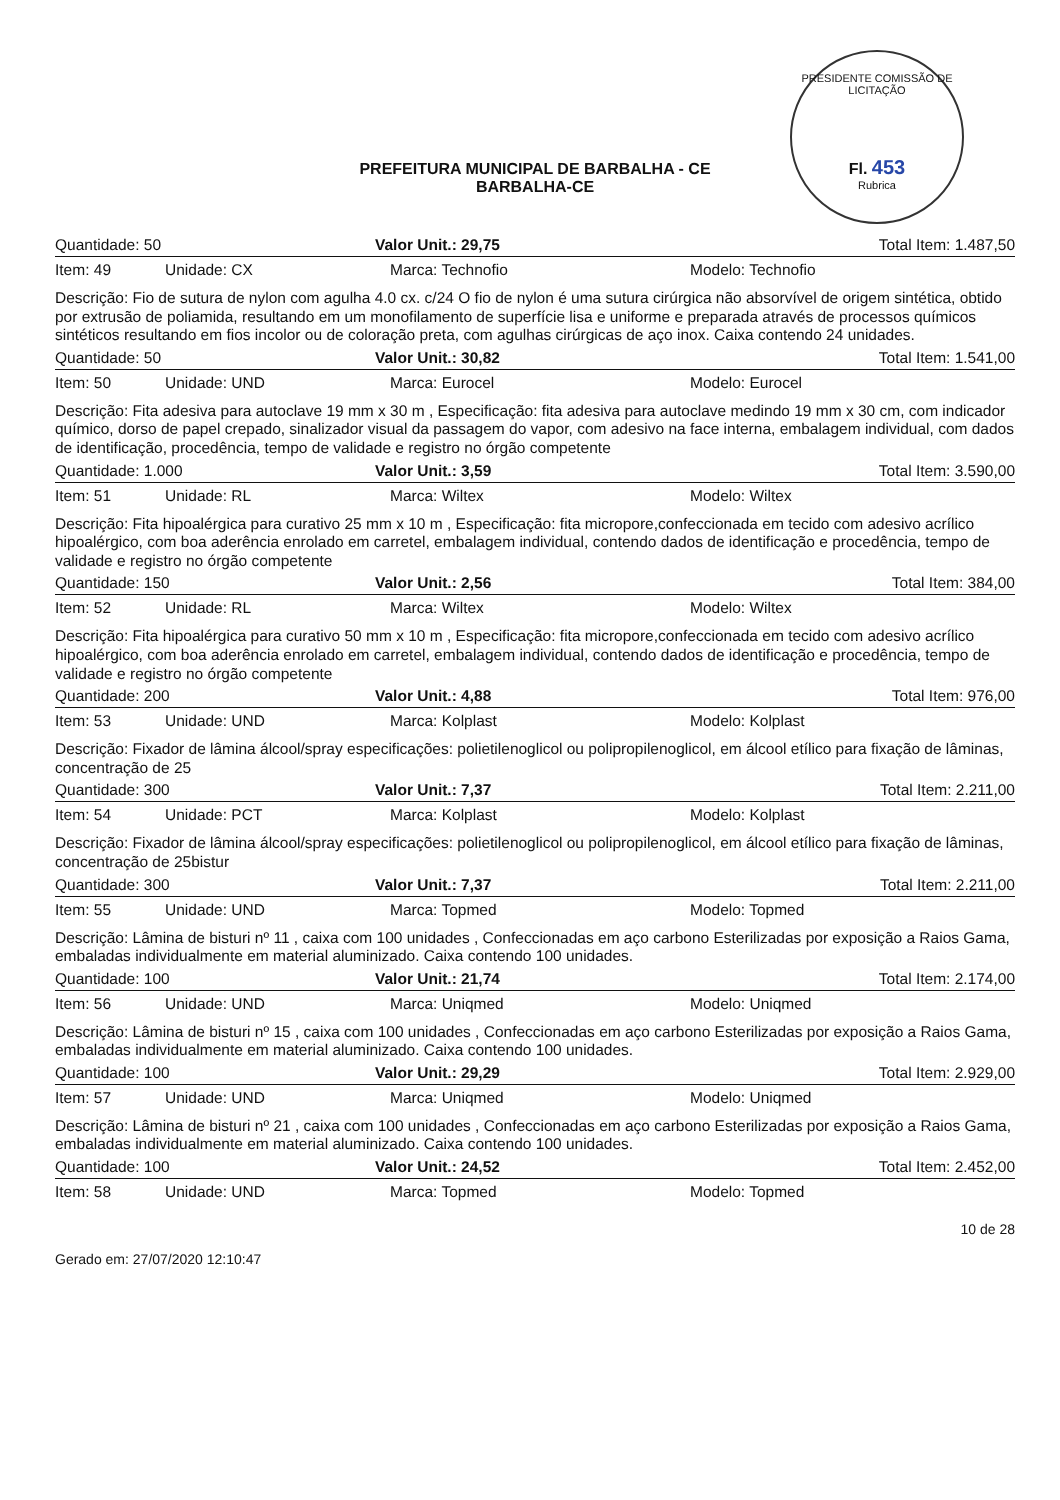PRESIDENTE COMISSÃO DE LICITAÇÃO
Fl. 453
Rubrica
PREFEITURA MUNICIPAL DE BARBALHA - CE
BARBALHA-CE
Quantidade: 50 Valor Unit.: 29,75 Total Item: 1.487,50
Item: 49 Unidade: CX Marca: Technofio Modelo: Technofio
Descrição: Fio de sutura de nylon com agulha 4.0 cx. c/24 O fio de nylon é uma sutura cirúrgica não absorvível de origem sintética, obtido por extrusão de poliamida, resultando em um monofilamento de superfície lisa e uniforme e preparada através de processos químicos sintéticos resultando em fios incolor ou de coloração preta, com agulhas cirúrgicas de aço inox. Caixa contendo 24 unidades.
Quantidade: 50 Valor Unit.: 30,82 Total Item: 1.541,00
Item: 50 Unidade: UND Marca: Eurocel Modelo: Eurocel
Descrição: Fita adesiva para autoclave 19 mm x 30 m , Especificação: fita adesiva para autoclave medindo 19 mm x 30 cm, com indicador químico, dorso de papel crepado, sinalizador visual da passagem do vapor, com adesivo na face interna, embalagem individual, com dados de identificação, procedência, tempo de validade e registro no órgão competente
Quantidade: 1.000 Valor Unit.: 3,59 Total Item: 3.590,00
Item: 51 Unidade: RL Marca: Wiltex Modelo: Wiltex
Descrição: Fita hipoalérgica para curativo 25 mm x 10 m , Especificação: fita micropore,confeccionada em tecido com adesivo acrílico hipoalérgico, com boa aderência enrolado em carretel, embalagem individual, contendo dados de identificação e procedência, tempo de validade e registro no órgão competente
Quantidade: 150 Valor Unit.: 2,56 Total Item: 384,00
Item: 52 Unidade: RL Marca: Wiltex Modelo: Wiltex
Descrição: Fita hipoalérgica para curativo 50 mm x 10 m , Especificação: fita micropore,confeccionada em tecido com adesivo acrílico hipoalérgico, com boa aderência enrolado em carretel, embalagem individual, contendo dados de identificação e procedência, tempo de validade e registro no órgão competente
Quantidade: 200 Valor Unit.: 4,88 Total Item: 976,00
Item: 53 Unidade: UND Marca: Kolplast Modelo: Kolplast
Descrição: Fixador de lâmina álcool/spray especificações: polietilenoglicol ou polipropilenoglicol, em álcool etílico para fixação de lâminas, concentração de 25
Quantidade: 300 Valor Unit.: 7,37 Total Item: 2.211,00
Item: 54 Unidade: PCT Marca: Kolplast Modelo: Kolplast
Descrição: Fixador de lâmina álcool/spray especificações: polietilenoglicol ou polipropilenoglicol, em álcool etílico para fixação de lâminas, concentração de 25bistur
Quantidade: 300 Valor Unit.: 7,37 Total Item: 2.211,00
Item: 55 Unidade: UND Marca: Topmed Modelo: Topmed
Descrição: Lâmina de bisturi nº 11 , caixa com 100 unidades , Confeccionadas em aço carbono Esterilizadas por exposição a Raios Gama, embaladas individualmente em material aluminizado. Caixa contendo 100 unidades.
Quantidade: 100 Valor Unit.: 21,74 Total Item: 2.174,00
Item: 56 Unidade: UND Marca: Uniqmed Modelo: Uniqmed
Descrição: Lâmina de bisturi nº 15 , caixa com 100 unidades , Confeccionadas em aço carbono Esterilizadas por exposição a Raios Gama, embaladas individualmente em material aluminizado. Caixa contendo 100 unidades.
Quantidade: 100 Valor Unit.: 29,29 Total Item: 2.929,00
Item: 57 Unidade: UND Marca: Uniqmed Modelo: Uniqmed
Descrição: Lâmina de bisturi nº 21 , caixa com 100 unidades , Confeccionadas em aço carbono Esterilizadas por exposição a Raios Gama, embaladas individualmente em material aluminizado. Caixa contendo 100 unidades.
Quantidade: 100 Valor Unit.: 24,52 Total Item: 2.452,00
Item: 58 Unidade: UND Marca: Topmed Modelo: Topmed
Gerado em: 27/07/2020 12:10:47 10 de 28